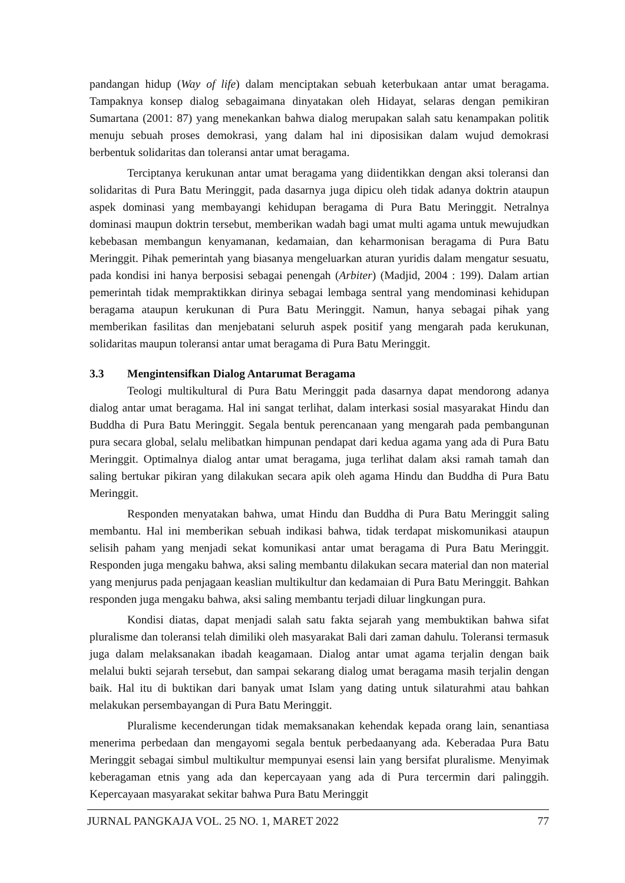pandangan hidup (Way of life) dalam menciptakan sebuah keterbukaan antar umat beragama. Tampaknya konsep dialog sebagaimana dinyatakan oleh Hidayat, selaras dengan pemikiran Sumartana (2001: 87) yang menekankan bahwa dialog merupakan salah satu kenampakan politik menuju sebuah proses demokrasi, yang dalam hal ini diposisikan dalam wujud demokrasi berbentuk solidaritas dan toleransi antar umat beragama.
Terciptanya kerukunan antar umat beragama yang diidentikkan dengan aksi toleransi dan solidaritas di Pura Batu Meringgit, pada dasarnya juga dipicu oleh tidak adanya doktrin ataupun aspek dominasi yang membayangi kehidupan beragama di Pura Batu Meringgit. Netralnya dominasi maupun doktrin tersebut, memberikan wadah bagi umat multi agama untuk mewujudkan kebebasan membangun kenyamanan, kedamaian, dan keharmonisan beragama di Pura Batu Meringgit. Pihak pemerintah yang biasanya mengeluarkan aturan yuridis dalam mengatur sesuatu, pada kondisi ini hanya berposisi sebagai penengah (Arbiter) (Madjid, 2004 : 199). Dalam artian pemerintah tidak mempraktikkan dirinya sebagai lembaga sentral yang mendominasi kehidupan beragama ataupun kerukunan di Pura Batu Meringgit. Namun, hanya sebagai pihak yang memberikan fasilitas dan menjebatani seluruh aspek positif yang mengarah pada kerukunan, solidaritas maupun toleransi antar umat beragama di Pura Batu Meringgit.
3.3 Mengintensifkan Dialog Antarumat Beragama
Teologi multikultural di Pura Batu Meringgit pada dasarnya dapat mendorong adanya dialog antar umat beragama. Hal ini sangat terlihat, dalam interkasi sosial masyarakat Hindu dan Buddha di Pura Batu Meringgit. Segala bentuk perencanaan yang mengarah pada pembangunan pura secara global, selalu melibatkan himpunan pendapat dari kedua agama yang ada di Pura Batu Meringgit. Optimalnya dialog antar umat beragama, juga terlihat dalam aksi ramah tamah dan saling bertukar pikiran yang dilakukan secara apik oleh agama Hindu dan Buddha di Pura Batu Meringgit.
Responden menyatakan bahwa, umat Hindu dan Buddha di Pura Batu Meringgit saling membantu. Hal ini memberikan sebuah indikasi bahwa, tidak terdapat miskomunikasi ataupun selisih paham yang menjadi sekat komunikasi antar umat beragama di Pura Batu Meringgit. Responden juga mengaku bahwa, aksi saling membantu dilakukan secara material dan non material yang menjurus pada penjagaan keaslian multikultur dan kedamaian di Pura Batu Meringgit. Bahkan responden juga mengaku bahwa, aksi saling membantu terjadi diluar lingkungan pura.
Kondisi diatas, dapat menjadi salah satu fakta sejarah yang membuktikan bahwa sifat pluralisme dan toleransi telah dimiliki oleh masyarakat Bali dari zaman dahulu. Toleransi termasuk juga dalam melaksanakan ibadah keagamaan. Dialog antar umat agama terjalin dengan baik melalui bukti sejarah tersebut, dan sampai sekarang dialog umat beragama masih terjalin dengan baik. Hal itu di buktikan dari banyak umat Islam yang dating untuk silaturahmi atau bahkan melakukan persembayangan di Pura Batu Meringgit.
Pluralisme kecenderungan tidak memaksanakan kehendak kepada orang lain, senantiasa menerima perbedaan dan mengayomi segala bentuk perbedaanyang ada. Keberadaa Pura Batu Meringgit sebagai simbul multikultur mempunyai esensi lain yang bersifat pluralisme. Menyimak keberagaman etnis yang ada dan kepercayaan yang ada di Pura tercermin dari palinggih. Kepercayaan masyarakat sekitar bahwa Pura Batu Meringgit
JURNAL PANGKAJA VOL. 25 NO. 1, MARET 2022 77